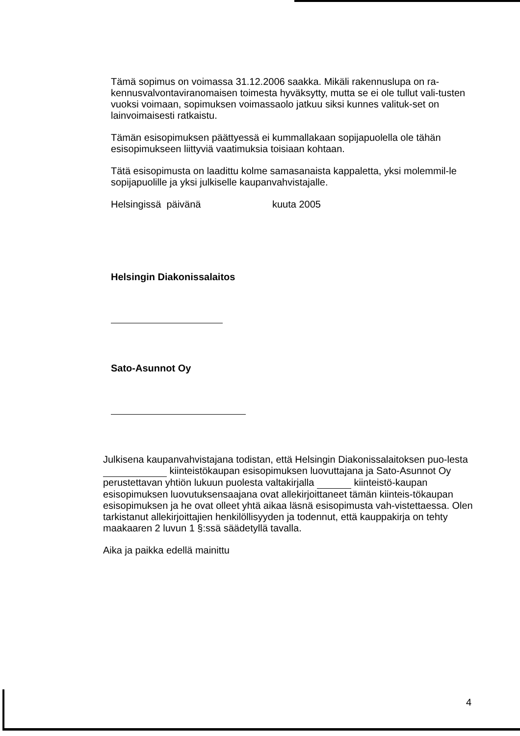Tämä sopimus on voimassa 31.12.2006 saakka. Mikäli rakennuslupa on ra-kennusvalvontaviranomaisen toimesta hyväksytty, mutta se ei ole tullut vali-tusten vuoksi voimaan, sopimuksen voimassaolo jatkuu siksi kunnes valituk-set on lainvoimaisesti ratkaistu.
Tämän esisopimuksen päättyessä ei kummallakaan sopijapuolella ole tähän esisopimukseen liittyviä vaatimuksia toisiaan kohtaan.
Tätä esisopimusta on laadittu kolme samasanaista kappaletta, yksi molemmil-le sopijapuolille ja yksi julkiselle kaupanvahvistajalle.
Helsingissä päivänä kuuta 2005
Helsingin Diakonissalaitos
Sato-Asunnot Oy
Julkisena kaupanvahvistajana todistan, että Helsingin Diakonissalaitoksen puo-lesta kiinteistökaupan esisopimuksen luovuttajana ja Sato-Asunnot Oy perustettavan yhtiön lukuun puolesta valtakirjalla kiinteistö-kaupan esisopimuksen luovutuksensaajana ovat allekirjoittaneet tämän kiinteis-tökaupan esisopimuksen ja he ovat olleet yhtä aikaa läsnä esisopimusta vah-vistettaessa. Olen tarkistanut allekirjoittajien henkilöllisyyden ja todennut, että kauppakirja on tehty maakaaren 2 luvun 1 §:ssä säädetyllä tavalla.
Aika ja paikka edellä mainittu
4